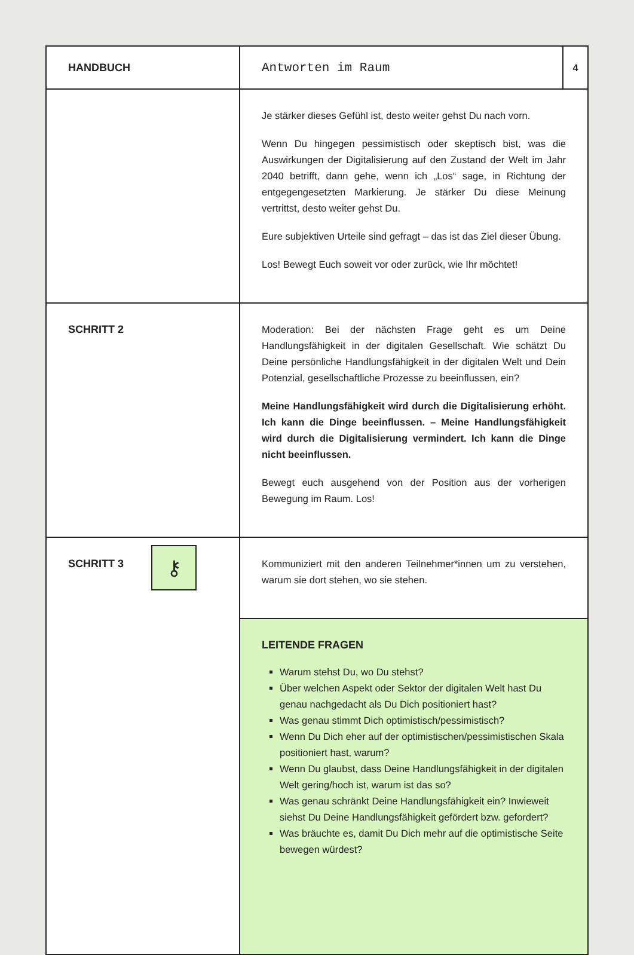| HANDBUCH | Antworten im Raum | 4 |
| | Je stärker dieses Gefühl ist, desto weiter gehst Du nach vorn. Wenn Du hingegen pessimistisch oder skeptisch bist, was die Auswirkungen der Digitalisierung auf den Zustand der Welt im Jahr 2040 betrifft, dann gehe, wenn ich „Los“ sage, in Richtung der entgegengesetzten Markierung. Je stärker Du diese Meinung vertrittst, desto weiter gehst Du. Eure subjektiven Urteile sind gefragt – das ist das Ziel dieser Übung. Los! Bewegt Euch soweit vor oder zurück, wie Ihr möchtet! | |
| SCHRITT 2 | Moderation: Bei der nächsten Frage geht es um Deine Handlungsfähigkeit in der digitalen Gesellschaft. Wie schätzt Du Deine persönliche Handlungsfähigkeit in der digitalen Welt und Dein Potenzial, gesellschaftliche Prozesse zu beeinflussen, ein? Meine Handlungsfähigkeit wird durch die Digitalisierung erhöht. Ich kann die Dinge beeinflussen. – Meine Handlungsfähigkeit wird durch die Digitalisierung vermindert. Ich kann die Dinge nicht beeinflussen. Bewegt euch ausgehend von der Position aus der vorherigen Bewegung im Raum. Los! | |
| SCHRITT 3 | Kommuniziert mit den anderen Teilnehmer*innen um zu verstehen, warum sie dort stehen, wo sie stehen. | |
| | LEITENDE FRAGEN Warum stehst Du, wo Du stehst? Über welchen Aspekt oder Sektor der digitalen Welt hast Du genau nachgedacht als Du Dich positioniert hast? Was genau stimmt Dich optimistisch/pessimistisch? Wenn Du Dich eher auf der optimistischen/pessimistischen Skala positioniert hast, warum? Wenn Du glaubst, dass Deine Handlungsfähigkeit in der digitalen Welt gering/hoch ist, warum ist das so? Was genau schränkt Deine Handlungsfähigkeit ein? Inwieweit siehst Du Deine Handlungsfähigkeit gefördert bzw. gefordert? Was bräuchte es, damit Du Dich mehr auf die optimistische Seite bewegen würdest? | |
⚷